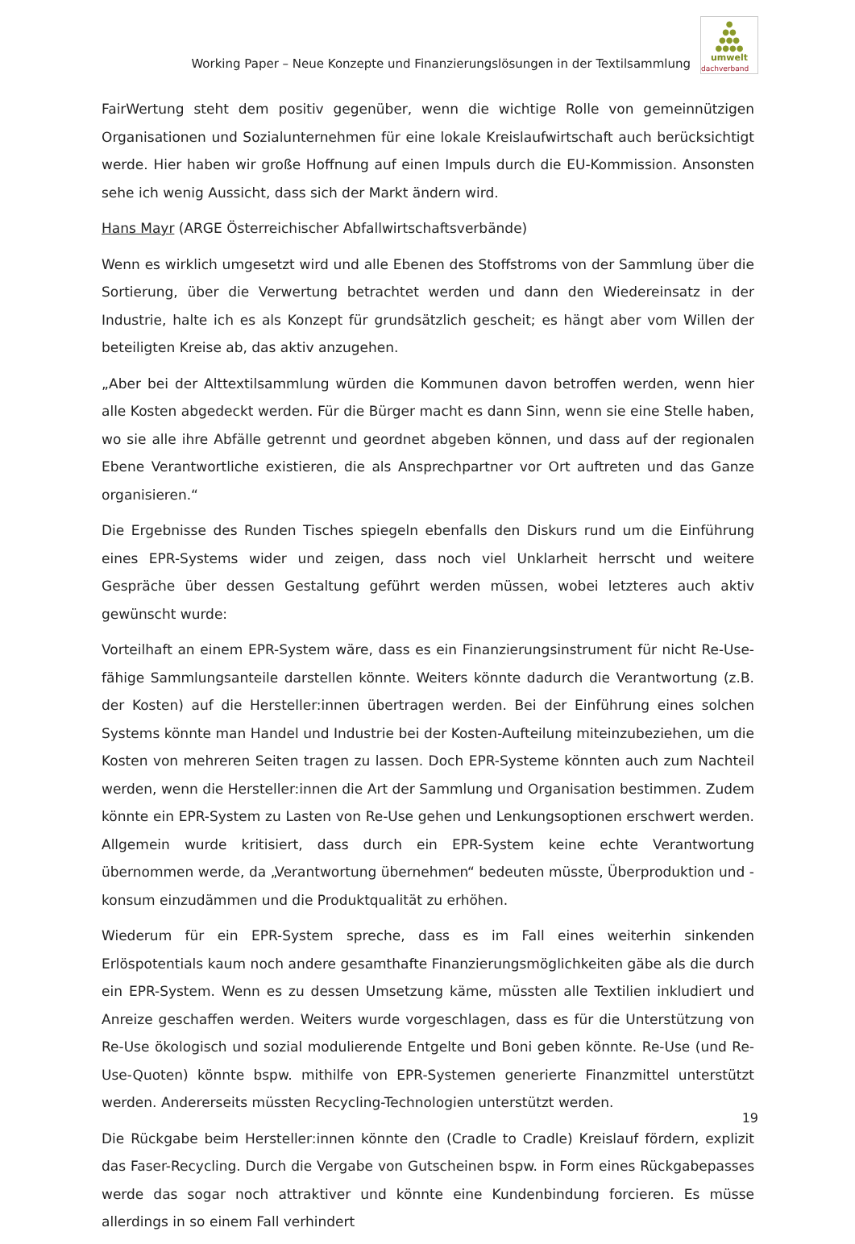Working Paper – Neue Konzepte und Finanzierungslösungen in der Textilsammlung
●
●●
●●●
●●●●
umwelt
dachverband
FairWertung steht dem positiv gegenüber, wenn die wichtige Rolle von gemeinnützigen Organisationen und Sozialunternehmen für eine lokale Kreislaufwirtschaft auch berücksichtigt werde. Hier haben wir große Hoffnung auf einen Impuls durch die EU-Kommission. Ansonsten sehe ich wenig Aussicht, dass sich der Markt ändern wird.
Hans Mayr (ARGE Österreichischer Abfallwirtschaftsverbände)
Wenn es wirklich umgesetzt wird und alle Ebenen des Stoffstroms von der Sammlung über die Sortierung, über die Verwertung betrachtet werden und dann den Wiedereinsatz in der Industrie, halte ich es als Konzept für grundsätzlich gescheit; es hängt aber vom Willen der beteiligten Kreise ab, das aktiv anzugehen.
„Aber bei der Alttextilsammlung würden die Kommunen davon betroffen werden, wenn hier alle Kosten abgedeckt werden. Für die Bürger macht es dann Sinn, wenn sie eine Stelle haben, wo sie alle ihre Abfälle getrennt und geordnet abgeben können, und dass auf der regionalen Ebene Verantwortliche existieren, die als Ansprechpartner vor Ort auftreten und das Ganze organisieren.“
Die Ergebnisse des Runden Tisches spiegeln ebenfalls den Diskurs rund um die Einführung eines EPR-Systems wider und zeigen, dass noch viel Unklarheit herrscht und weitere Gespräche über dessen Gestaltung geführt werden müssen, wobei letzteres auch aktiv gewünscht wurde:
Vorteilhaft an einem EPR-System wäre, dass es ein Finanzierungsinstrument für nicht Re-Use-fähige Sammlungsanteile darstellen könnte. Weiters könnte dadurch die Verantwortung (z.B. der Kosten) auf die Hersteller:innen übertragen werden. Bei der Einführung eines solchen Systems könnte man Handel und Industrie bei der Kosten-Aufteilung miteinzubeziehen, um die Kosten von mehreren Seiten tragen zu lassen. Doch EPR-Systeme könnten auch zum Nachteil werden, wenn die Hersteller:innen die Art der Sammlung und Organisation bestimmen. Zudem könnte ein EPR-System zu Lasten von Re-Use gehen und Lenkungsoptionen erschwert werden. Allgemein wurde kritisiert, dass durch ein EPR-System keine echte Verantwortung übernommen werde, da „Verantwortung übernehmen“ bedeuten müsste, Überproduktion und -konsum einzudämmen und die Produktqualität zu erhöhen.
Wiederum für ein EPR-System spreche, dass es im Fall eines weiterhin sinkenden Erlöspotentials kaum noch andere gesamthafte Finanzierungsmöglichkeiten gäbe als die durch ein EPR-System. Wenn es zu dessen Umsetzung käme, müssten alle Textilien inkludiert und Anreize geschaffen werden. Weiters wurde vorgeschlagen, dass es für die Unterstützung von Re-Use ökologisch und sozial modulierende Entgelte und Boni geben könnte. Re-Use (und Re-Use-Quoten) könnte bspw. mithilfe von EPR-Systemen generierte Finanzmittel unterstützt werden. Andererseits müssten Recycling-Technologien unterstützt werden.
Die Rückgabe beim Hersteller:innen könnte den (Cradle to Cradle) Kreislauf fördern, explizit das Faser-Recycling. Durch die Vergabe von Gutscheinen bspw. in Form eines Rückgabepasses werde das sogar noch attraktiver und könnte eine Kundenbindung forcieren. Es müsse allerdings in so einem Fall verhindert
19